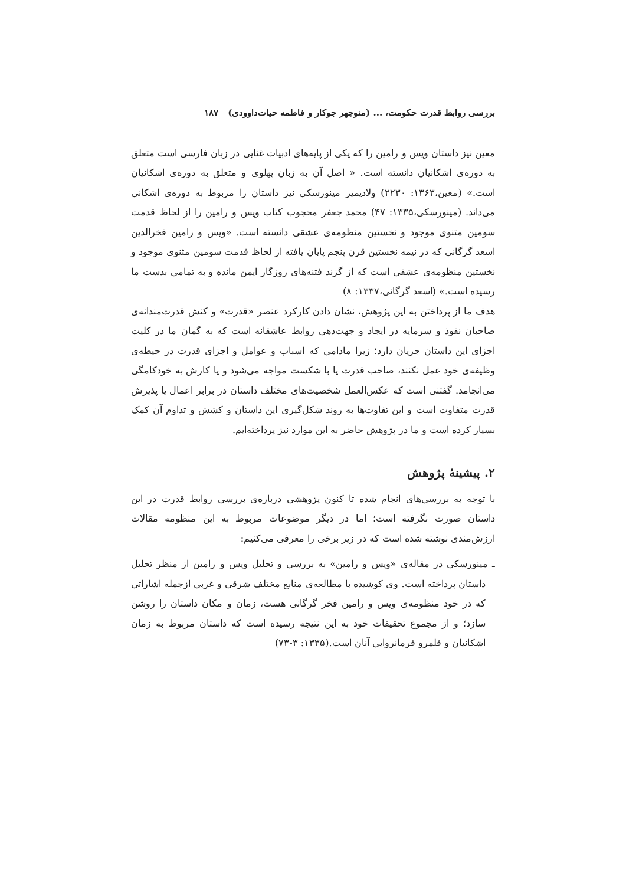بررسی روابط قدرت حکومت، ... (منوچهر جوکار و فاطمه حیات‌داوودی) ۱۸۷
معین نیز داستان ویس و رامین را که یکی از پایه‌های ادبیات غنایی در زبان فارسی است متعلق به دوره‌ی اشکانیان دانسته است. « اصل آن به زبان پهلوی و متعلق به دوره‌ی اشکانیان است.» (معین،۱۳۶۳: ۲۲۳۰) ولادیمیر مینورسکی نیز داستان را مربوط به دوره‌ی اشکانی می‌داند. (مینورسکی،۱۳۳۵: ۴۷) محمد جعفر محجوب کتاب ویس و رامین را از لحاظ قدمت سومین مثنوی موجود و نخستین منظومه‌ی عشقی دانسته است. «ویس و رامین فخرالدین اسعد گرگانی که در نیمه نخستین قرن پنجم پایان یافته از لحاظ قدمت سومین مثنوی موجود و نخستین منظومه‌ی عشقی است که از گزند فتنه‌های روزگار ایمن مانده و به تمامی بدست ما رسیده است.» (اسعد گرگانی،۱۳۳۷: ۸)
هدف ما از پرداختن به این پژوهش، نشان دادن کارکرد عنصر «قدرت» و کنش قدرت‌مندانه‌ی صاحبان نفوذ و سرمایه در ایجاد و جهت‌دهی روابط عاشقانه است که به گمان ما در کلیت اجزای این داستان جریان دارد؛ زیرا مادامی که اسباب و عوامل و اجزای قدرت در حیطه‌ی وظیفه‌ی خود عمل نکنند، صاحب قدرت یا با شکست مواجه می‌شود و یا کارش به خودکامگی می‌انجامد. گفتنی است که عکس‌العمل شخصیت‌های مختلف داستان در برابر اعمال یا پذیرش قدرت متفاوت است و این تفاوت‌ها به روند شکل‌گیری این داستان و کشش و تداوم آن کمک بسیار کرده است و ما در پژوهش حاضر به این موارد نیز پرداخته‌ایم.
۲. پیشینهٔ پژوهش
با توجه به بررسی‌های انجام شده تا کنون پژوهشی درباره‌ی بررسی روابط قدرت در این داستان صورت نگرفته است؛ اما در دیگر موضوعات مربوط به این منظومه مقالات ارزش‌مندی نوشته شده است که در زیر برخی را معرفی می‌کنیم:
ـ مینورسکی در مقاله‌ی «ویس و رامین» به بررسی و تحلیل ویس و رامین از منظر تحلیل داستان پرداخته است. وی کوشیده با مطالعه‌ی منابع مختلف شرقی و غربی ازجمله اشاراتی که در خود منظومه‌ی ویس و رامین فخر گرگانی هست، زمان و مکان داستان را روشن سازد؛ و از مجموع تحقیقات خود به این نتیجه رسیده است که داستان مربوط به زمان اشکانیان و قلمرو فرمانروایی آنان است.(۱۳۳۵: ۳-۷۳)